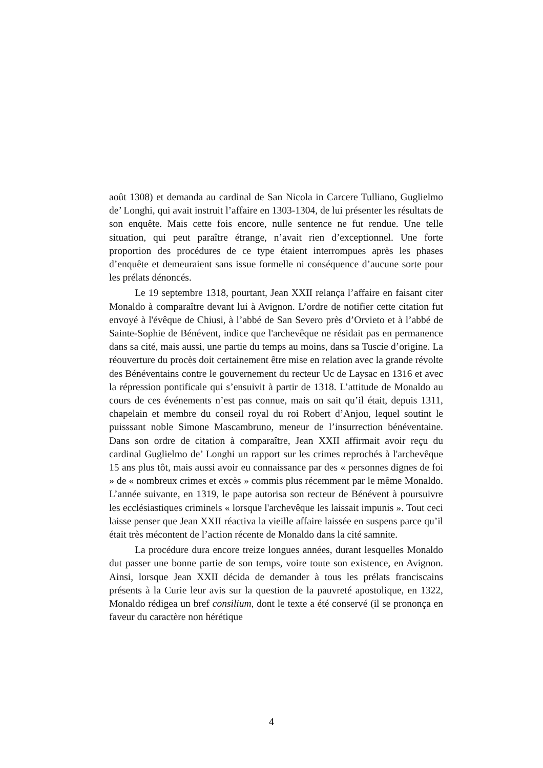août 1308) et demanda au cardinal de San Nicola in Carcere Tulliano, Guglielmo de’ Longhi, qui avait instruit l’affaire en 1303-1304, de lui présenter les résultats de son enquête. Mais cette fois encore, nulle sentence ne fut rendue. Une telle situation, qui peut paraître étrange, n’avait rien d’exceptionnel. Une forte proportion des procédures de ce type étaient interrompues après les phases d’enquête et demeuraient sans issue formelle ni conséquence d’aucune sorte pour les prélats dénoncés.
Le 19 septembre 1318, pourtant, Jean XXII relança l’affaire en faisant citer Monaldo à comparaître devant lui à Avignon. L’ordre de notifier cette citation fut envoyé à l'évêque de Chiusi, à l’abbé de San Severo près d’Orvieto et à l’abbé de Sainte-Sophie de Bénévent, indice que l'archevêque ne résidait pas en permanence dans sa cité, mais aussi, une partie du temps au moins, dans sa Tuscie d’origine. La réouverture du procès doit certainement être mise en relation avec la grande révolte des Bénéventains contre le gouvernement du recteur Uc de Laysac en 1316 et avec la répression pontificale qui s’ensuivit à partir de 1318. L’attitude de Monaldo au cours de ces événements n’est pas connue, mais on sait qu’il était, depuis 1311, chapelain et membre du conseil royal du roi Robert d’Anjou, lequel soutint le puisssant noble Simone Mascambruno, meneur de l’insurrection bénéventaine. Dans son ordre de citation à comparaître, Jean XXII affirmait avoir reçu du cardinal Guglielmo de’ Longhi un rapport sur les crimes reprochés à l'archevêque 15 ans plus tôt, mais aussi avoir eu connaissance par des « personnes dignes de foi » de « nombreux crimes et excès » commis plus récemment par le même Monaldo. L’année suivante, en 1319, le pape autorisa son recteur de Bénévent à poursuivre les ecclésiastiques criminels « lorsque l'archevêque les laissait impunis ». Tout ceci laisse penser que Jean XXII réactiva la vieille affaire laissée en suspens parce qu’il était très mécontent de l’action récente de Monaldo dans la cité samnite.
La procédure dura encore treize longues années, durant lesquelles Monaldo dut passer une bonne partie de son temps, voire toute son existence, en Avignon. Ainsi, lorsque Jean XXII décida de demander à tous les prélats franciscains présents à la Curie leur avis sur la question de la pauvreté apostolique, en 1322, Monaldo rédigea un bref consilium, dont le texte a été conservé (il se prononça en faveur du caractère non hérétique
4